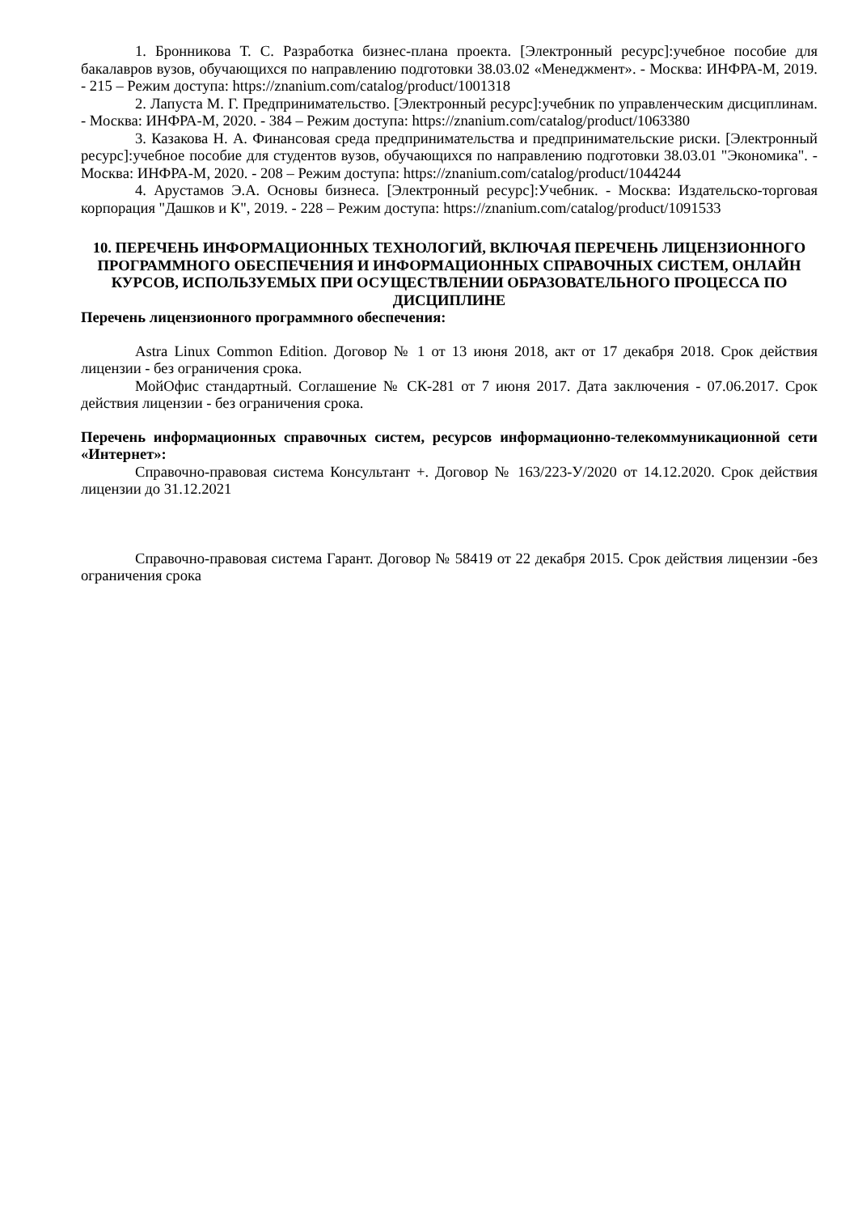1. Бронникова Т. С. Разработка бизнес-плана проекта. [Электронный ресурс]:учебное пособие для бакалавров вузов, обучающихся по направлению подготовки 38.03.02 «Менеджмент». - Москва: ИНФРА-М, 2019. - 215 – Режим доступа: https://znanium.com/catalog/product/1001318
2. Лапуста М. Г. Предпринимательство. [Электронный ресурс]:учебник по управленческим дисциплинам. - Москва: ИНФРА-М, 2020. - 384 – Режим доступа: https://znanium.com/catalog/product/1063380
3. Казакова Н. А. Финансовая среда предпринимательства и предпринимательские риски. [Электронный ресурс]:учебное пособие для студентов вузов, обучающихся по направлению подготовки 38.03.01 "Экономика". - Москва: ИНФРА-М, 2020. - 208 – Режим доступа: https://znanium.com/catalog/product/1044244
4. Арустамов Э.А. Основы бизнеса. [Электронный ресурс]:Учебник. - Москва: Издательско-торговая корпорация "Дашков и К", 2019. - 228 – Режим доступа: https://znanium.com/catalog/product/1091533
10. ПЕРЕЧЕНЬ ИНФОРМАЦИОННЫХ ТЕХНОЛОГИЙ, ВКЛЮЧАЯ ПЕРЕЧЕНЬ ЛИЦЕНЗИОННОГО ПРОГРАММНОГО ОБЕСПЕЧЕНИЯ И ИНФОРМАЦИОННЫХ СПРАВОЧНЫХ СИСТЕМ, ОНЛАЙН КУРСОВ, ИСПОЛЬЗУЕМЫХ ПРИ ОСУЩЕСТВЛЕНИИ ОБРАЗОВАТЕЛЬНОГО ПРОЦЕССА ПО ДИСЦИПЛИНЕ
Перечень лицензионного программного обеспечения:
Astra Linux Common Edition. Договор № 1 от 13 июня 2018, акт от 17 декабря 2018. Срок действия лицензии - без ограничения срока.
МойОфис стандартный. Соглашение № СК-281 от 7 июня 2017. Дата заключения - 07.06.2017. Срок действия лицензии - без ограничения срока.
Перечень информационных справочных систем, ресурсов информационно-телекоммуникационной сети «Интернет»:
Справочно-правовая система Консультант +. Договор № 163/223-У/2020 от 14.12.2020. Срок действия лицензии до 31.12.2021
Справочно-правовая система Гарант. Договор № 58419 от 22 декабря 2015. Срок действия лицензии -без ограничения срока